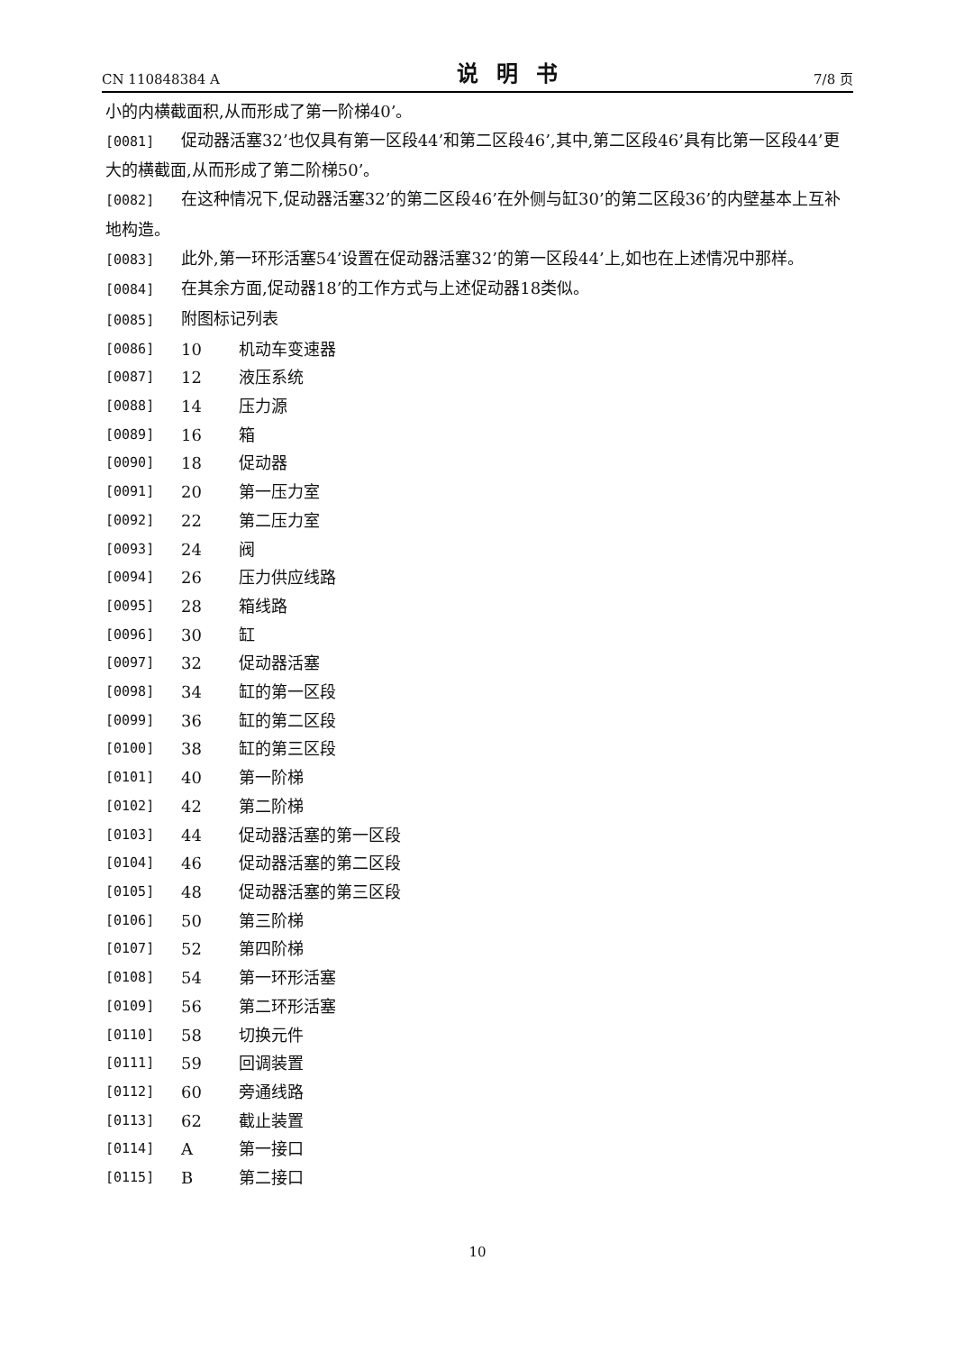CN 110848384 A 说明书 7/8 页
小的内横截面积,从而形成了第一阶梯40’。
[0081] 促动器活塞32’也仅具有第一区段44’和第二区段46’,其中,第二区段46’具有比第一区段44’更大的横截面,从而形成了第二阶梯50’。
[0082] 在这种情况下,促动器活塞32’的第二区段46’在外侧与缸30’的第二区段36’的内壁基本上互补地构造。
[0083] 此外,第一环形活塞54’设置在促动器活塞32’的第一区段44’上,如也在上述情况中那样。
[0084] 在其余方面,促动器18’的工作方式与上述促动器18类似。
[0085] 附图标记列表
[0086] 10 机动车变速器
[0087] 12 液压系统
[0088] 14 压力源
[0089] 16 箱
[0090] 18 促动器
[0091] 20 第一压力室
[0092] 22 第二压力室
[0093] 24 阀
[0094] 26 压力供应线路
[0095] 28 箱线路
[0096] 30 缸
[0097] 32 促动器活塞
[0098] 34 缸的第一区段
[0099] 36 缸的第二区段
[0100] 38 缸的第三区段
[0101] 40 第一阶梯
[0102] 42 第二阶梯
[0103] 44 促动器活塞的第一区段
[0104] 46 促动器活塞的第二区段
[0105] 48 促动器活塞的第三区段
[0106] 50 第三阶梯
[0107] 52 第四阶梯
[0108] 54 第一环形活塞
[0109] 56 第二环形活塞
[0110] 58 切换元件
[0111] 59 回调装置
[0112] 60 旁通线路
[0113] 62 截止装置
[0114] A 第一接口
[0115] B 第二接口
10